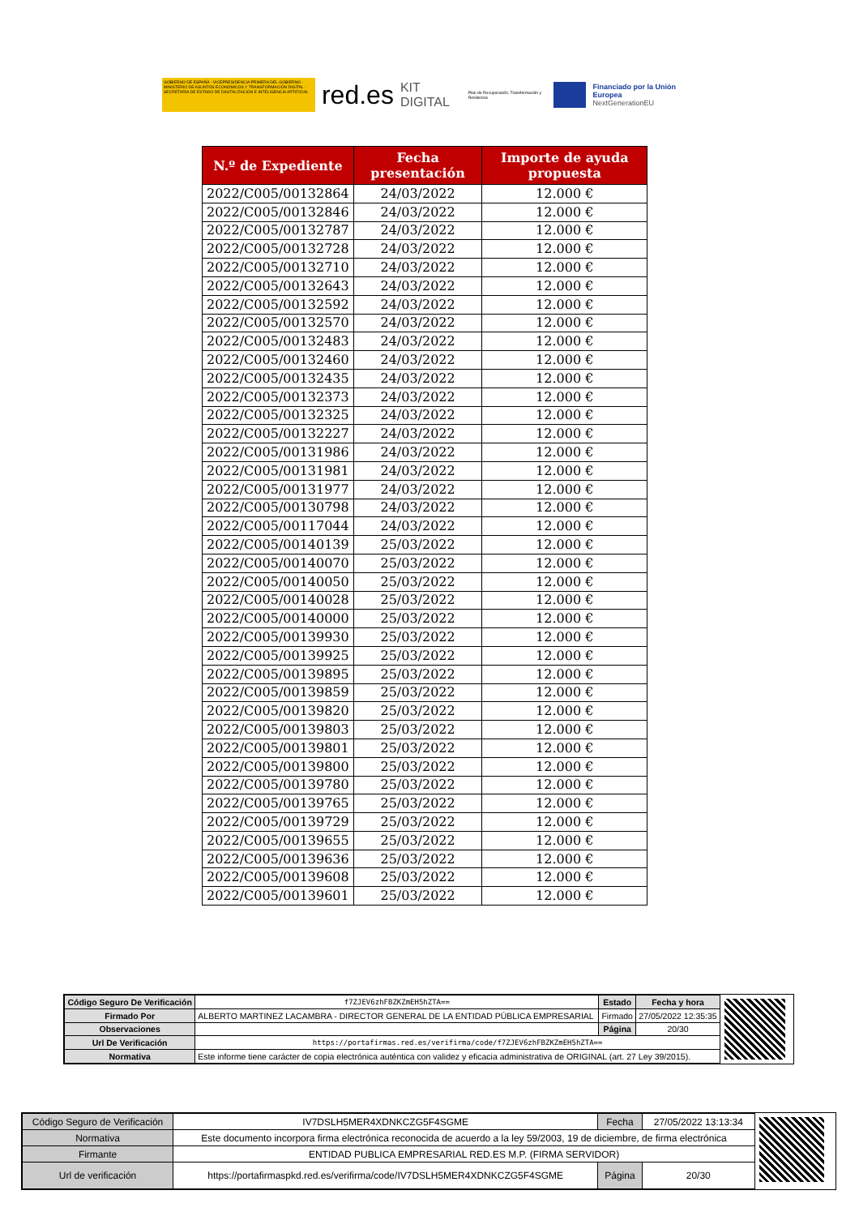GOBIERNO DE ESPAÑA · VICEPRESIDENCIA PRIMERA DEL GOBIERNO · MINISTERIO DE ASUNTOS ECONÓMICOS Y TRANSFORMACIÓN DIGITAL · SECRETARÍA DE ESTADO DE DIGITALIZACIÓN E INTELIGENCIA ARTIFICIAL
red.es
KIT DIGITAL
Plan de Recuperación, Transformación y Resiliencia
Financiado por la Unión Europea
NextGenerationEU
| N.º de Expediente | Fecha presentación | Importe de ayuda propuesta |
| --- | --- | --- |
| 2022/C005/00132864 | 24/03/2022 | 12.000 € |
| 2022/C005/00132846 | 24/03/2022 | 12.000 € |
| 2022/C005/00132787 | 24/03/2022 | 12.000 € |
| 2022/C005/00132728 | 24/03/2022 | 12.000 € |
| 2022/C005/00132710 | 24/03/2022 | 12.000 € |
| 2022/C005/00132643 | 24/03/2022 | 12.000 € |
| 2022/C005/00132592 | 24/03/2022 | 12.000 € |
| 2022/C005/00132570 | 24/03/2022 | 12.000 € |
| 2022/C005/00132483 | 24/03/2022 | 12.000 € |
| 2022/C005/00132460 | 24/03/2022 | 12.000 € |
| 2022/C005/00132435 | 24/03/2022 | 12.000 € |
| 2022/C005/00132373 | 24/03/2022 | 12.000 € |
| 2022/C005/00132325 | 24/03/2022 | 12.000 € |
| 2022/C005/00132227 | 24/03/2022 | 12.000 € |
| 2022/C005/00131986 | 24/03/2022 | 12.000 € |
| 2022/C005/00131981 | 24/03/2022 | 12.000 € |
| 2022/C005/00131977 | 24/03/2022 | 12.000 € |
| 2022/C005/00130798 | 24/03/2022 | 12.000 € |
| 2022/C005/00117044 | 24/03/2022 | 12.000 € |
| 2022/C005/00140139 | 25/03/2022 | 12.000 € |
| 2022/C005/00140070 | 25/03/2022 | 12.000 € |
| 2022/C005/00140050 | 25/03/2022 | 12.000 € |
| 2022/C005/00140028 | 25/03/2022 | 12.000 € |
| 2022/C005/00140000 | 25/03/2022 | 12.000 € |
| 2022/C005/00139930 | 25/03/2022 | 12.000 € |
| 2022/C005/00139925 | 25/03/2022 | 12.000 € |
| 2022/C005/00139895 | 25/03/2022 | 12.000 € |
| 2022/C005/00139859 | 25/03/2022 | 12.000 € |
| 2022/C005/00139820 | 25/03/2022 | 12.000 € |
| 2022/C005/00139803 | 25/03/2022 | 12.000 € |
| 2022/C005/00139801 | 25/03/2022 | 12.000 € |
| 2022/C005/00139800 | 25/03/2022 | 12.000 € |
| 2022/C005/00139780 | 25/03/2022 | 12.000 € |
| 2022/C005/00139765 | 25/03/2022 | 12.000 € |
| 2022/C005/00139729 | 25/03/2022 | 12.000 € |
| 2022/C005/00139655 | 25/03/2022 | 12.000 € |
| 2022/C005/00139636 | 25/03/2022 | 12.000 € |
| 2022/C005/00139608 | 25/03/2022 | 12.000 € |
| 2022/C005/00139601 | 25/03/2022 | 12.000 € |
| Código Seguro De Verificación | f7ZJEV6zhFBZKZmEH5hZTA== | Estado | Fecha y hora |
| Firmado Por | ALBERTO MARTINEZ LACAMBRA - DIRECTOR GENERAL DE LA ENTIDAD PÚBLICA EMPRESARIAL | Firmado | 27/05/2022 12:35:35 |
| Observaciones | | Página | 20/30 |
| Url De Verificación | https://portafirmas.red.es/verifirma/code/f7ZJEV6zhFBZKZmEH5hZTA== | | |
| Normativa | Este informe tiene carácter de copia electrónica auténtica con validez y eficacia administrativa de ORIGINAL (art. 27 Ley 39/2015). | | |
| Código Seguro de Verificación | IV7DSLH5MER4XDNKCZG5F4SGME | Fecha | 27/05/2022 13:13:34 |
| Normativa | Este documento incorpora firma electrónica reconocida de acuerdo a la ley 59/2003, 19 de diciembre, de firma electrónica | | |
| Firmante | ENTIDAD PUBLICA EMPRESARIAL RED.ES M.P. (FIRMA SERVIDOR) | | |
| Url de verificación | https://portafirmaspkd.red.es/verifirma/code/IV7DSLH5MER4XDNKCZG5F4SGME | Página | 20/30 |